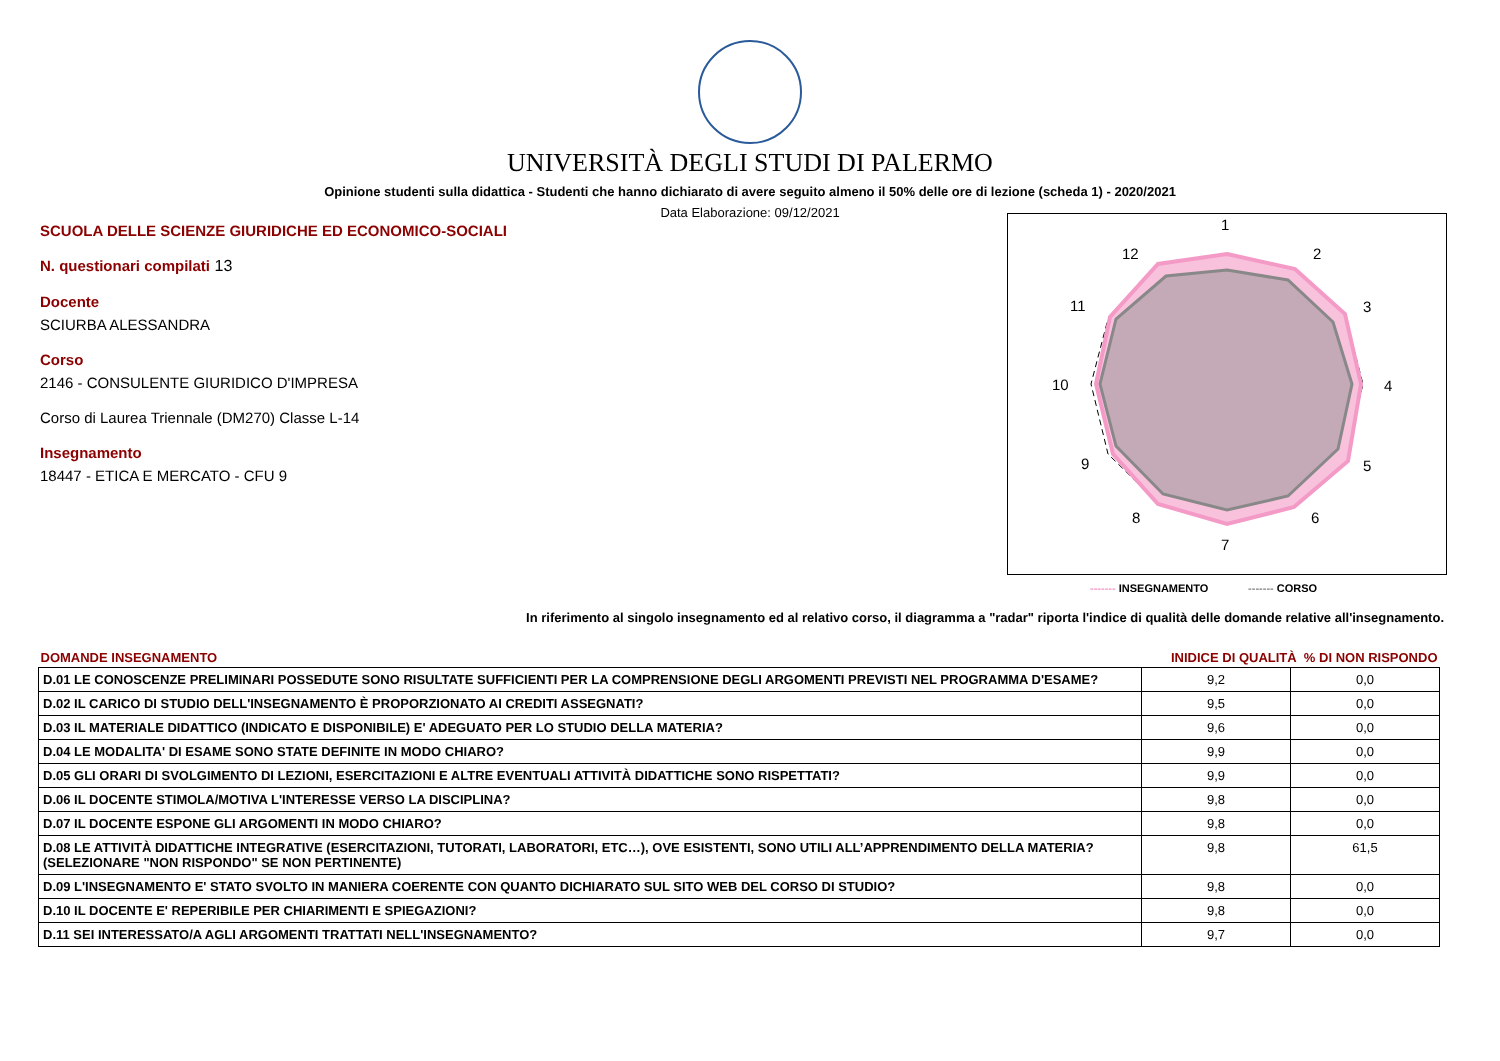UNIVERSITÀ DEGLI STUDI DI PALERMO
Opinione studenti sulla didattica - Studenti che hanno dichiarato di avere seguito almeno il 50% delle ore di lezione (scheda 1) - 2020/2021
Data Elaborazione: 09/12/2021
SCUOLA DELLE SCIENZE GIURIDICHE ED ECONOMICO-SOCIALI
N. questionari compilati 13
Docente
SCIURBA ALESSANDRA
Corso
2146 - CONSULENTE GIURIDICO D'IMPRESA
Corso di Laurea Triennale (DM270) Classe L-14
Insegnamento
18447 - ETICA E MERCATO - CFU 9
1
2
3
4
5
6
7
8
9
10
11
12
------- INSEGNAMENTO ------- CORSO
In riferimento al singolo insegnamento ed al relativo corso, il diagramma a "radar" riporta l'indice di qualità delle domande relative all'insegnamento.
| DOMANDE INSEGNAMENTO | INIDICE DI QUALITÀ % DI NON RISPONDO | |
| --- | --- | --- |
| D.01 LE CONOSCENZE PRELIMINARI POSSEDUTE SONO RISULTATE SUFFICIENTI PER LA COMPRENSIONE DEGLI ARGOMENTI PREVISTI NEL PROGRAMMA D'ESAME? | 9,2 | 0,0 |
| D.02 IL CARICO DI STUDIO DELL'INSEGNAMENTO È PROPORZIONATO AI CREDITI ASSEGNATI? | 9,5 | 0,0 |
| D.03 IL MATERIALE DIDATTICO (INDICATO E DISPONIBILE) E' ADEGUATO PER LO STUDIO DELLA MATERIA? | 9,6 | 0,0 |
| D.04 LE MODALITA' DI ESAME SONO STATE DEFINITE IN MODO CHIARO? | 9,9 | 0,0 |
| D.05 GLI ORARI DI SVOLGIMENTO DI LEZIONI, ESERCITAZIONI E ALTRE EVENTUALI ATTIVITÀ DIDATTICHE SONO RISPETTATI? | 9,9 | 0,0 |
| D.06 IL DOCENTE STIMOLA/MOTIVA L'INTERESSE VERSO LA DISCIPLINA? | 9,8 | 0,0 |
| D.07 IL DOCENTE ESPONE GLI ARGOMENTI IN MODO CHIARO? | 9,8 | 0,0 |
| D.08 LE ATTIVITÀ DIDATTICHE INTEGRATIVE (ESERCITAZIONI, TUTORATI, LABORATORI, ETC…), OVE ESISTENTI, SONO UTILI ALL’APPRENDIMENTO DELLA MATERIA? (SELEZIONARE "NON RISPONDO" SE NON PERTINENTE) | 9,8 | 61,5 |
| D.09 L'INSEGNAMENTO E' STATO SVOLTO IN MANIERA COERENTE CON QUANTO DICHIARATO SUL SITO WEB DEL CORSO DI STUDIO? | 9,8 | 0,0 |
| D.10 IL DOCENTE E' REPERIBILE PER CHIARIMENTI E SPIEGAZIONI? | 9,8 | 0,0 |
| D.11 SEI INTERESSATO/A AGLI ARGOMENTI TRATTATI NELL'INSEGNAMENTO? | 9,7 | 0,0 |